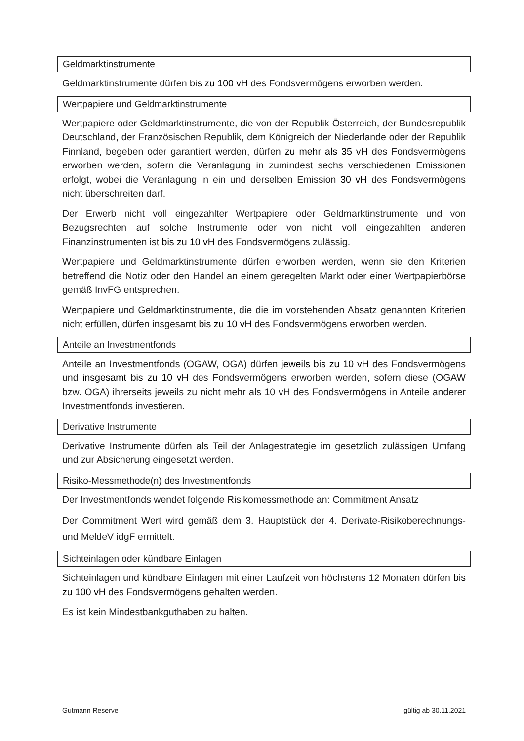Geldmarktinstrumente
Geldmarktinstrumente dürfen bis zu 100 vH des Fondsvermögens erworben werden.
Wertpapiere und Geldmarktinstrumente
Wertpapiere oder Geldmarktinstrumente, die von der Republik Österreich, der Bundesrepublik Deutschland, der Französischen Republik, dem Königreich der Niederlande oder der Republik Finnland, begeben oder garantiert werden, dürfen zu mehr als 35 vH des Fondsvermögens erworben werden, sofern die Veranlagung in zumindest sechs verschiedenen Emissionen erfolgt, wobei die Veranlagung in ein und derselben Emission 30 vH des Fondsvermögens nicht überschreiten darf.
Der Erwerb nicht voll eingezahlter Wertpapiere oder Geldmarktinstrumente und von Bezugsrechten auf solche Instrumente oder von nicht voll eingezahlten anderen Finanzinstrumenten ist bis zu 10 vH des Fondsvermögens zulässig.
Wertpapiere und Geldmarktinstrumente dürfen erworben werden, wenn sie den Kriterien betreffend die Notiz oder den Handel an einem geregelten Markt oder einer Wertpapierbörse gemäß InvFG entsprechen.
Wertpapiere und Geldmarktinstrumente, die die im vorstehenden Absatz genannten Kriterien nicht erfüllen, dürfen insgesamt bis zu 10 vH des Fondsvermögens erworben werden.
Anteile an Investmentfonds
Anteile an Investmentfonds (OGAW, OGA) dürfen jeweils bis zu 10 vH des Fondsvermögens und insgesamt bis zu 10 vH des Fondsvermögens erworben werden, sofern diese (OGAW bzw. OGA) ihrerseits jeweils zu nicht mehr als 10 vH des Fondsvermögens in Anteile anderer Investmentfonds investieren.
Derivative Instrumente
Derivative Instrumente dürfen als Teil der Anlagestrategie im gesetzlich zulässigen Umfang und zur Absicherung eingesetzt werden.
Risiko-Messmethode(n) des Investmentfonds
Der Investmentfonds wendet folgende Risikomessmethode an: Commitment Ansatz
Der Commitment Wert wird gemäß dem 3. Hauptstück der 4. Derivate-Risikoberechnungs- und MeldeV idgF ermittelt.
Sichteinlagen oder kündbare Einlagen
Sichteinlagen und kündbare Einlagen mit einer Laufzeit von höchstens 12 Monaten dürfen bis zu 100 vH des Fondsvermögens gehalten werden.
Es ist kein Mindestbankguthaben zu halten.
Gutmann Reserve gültig ab 30.11.2021